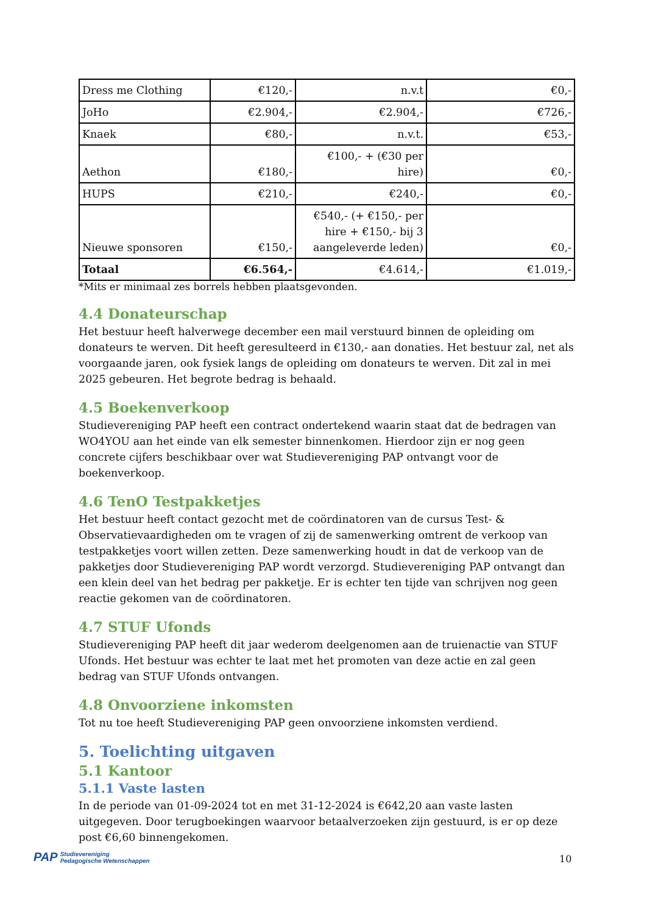| Dress me Clothing | €120,- | n.v.t | €0,- |
| JoHo | €2.904,- | €2.904,- | €726,- |
| Knaek | €80,- | n.v.t. | €53,- |
| Aethon | €180,- | €100,- + (€30 per hire) | €0,- |
| HUPS | €210,- | €240,- | €0,- |
| Nieuwe sponsoren | €150,- | €540,- (+ €150,- per hire + €150,- bij 3 aangeleverde leden) | €0,- |
| Totaal | €6.564,- | €4.614,- | €1.019,- |
*Mits er minimaal zes borrels hebben plaatsgevonden.
4.4 Donateurschap
Het bestuur heeft halverwege december een mail verstuurd binnen de opleiding om donateurs te werven. Dit heeft geresulteerd in €130,- aan donaties. Het bestuur zal, net als voorgaande jaren, ook fysiek langs de opleiding om donateurs te werven. Dit zal in mei 2025 gebeuren. Het begrote bedrag is behaald.
4.5 Boekenverkoop
Studievereniging PAP heeft een contract ondertekend waarin staat dat de bedragen van WO4YOU aan het einde van elk semester binnenkomen. Hierdoor zijn er nog geen concrete cijfers beschikbaar over wat Studievereniging PAP ontvangt voor de boekenverkoop.
4.6 TenO Testpakketjes
Het bestuur heeft contact gezocht met de coördinatoren van de cursus Test- & Observatievaardigheden om te vragen of zij de samenwerking omtrent de verkoop van testpakketjes voort willen zetten. Deze samenwerking houdt in dat de verkoop van de pakketjes door Studievereniging PAP wordt verzorgd. Studievereniging PAP ontvangt dan een klein deel van het bedrag per pakketje. Er is echter ten tijde van schrijven nog geen reactie gekomen van de coördinatoren.
4.7 STUF Ufonds
Studievereniging PAP heeft dit jaar wederom deelgenomen aan de truienactie van STUF Ufonds. Het bestuur was echter te laat met het promoten van deze actie en zal geen bedrag van STUF Ufonds ontvangen.
4.8 Onvoorziene inkomsten
Tot nu toe heeft Studievereniging PAP geen onvoorziene inkomsten verdiend.
5. Toelichting uitgaven
5.1 Kantoor
5.1.1 Vaste lasten
In de periode van 01-09-2024 tot en met 31-12-2024 is €642,20 aan vaste lasten uitgegeven. Door terugboekingen waarvoor betaalverzoeken zijn gestuurd, is er op deze post €6,60 binnengekomen.
PAP Studievereniging
Pedagogische Wetenschappen
10